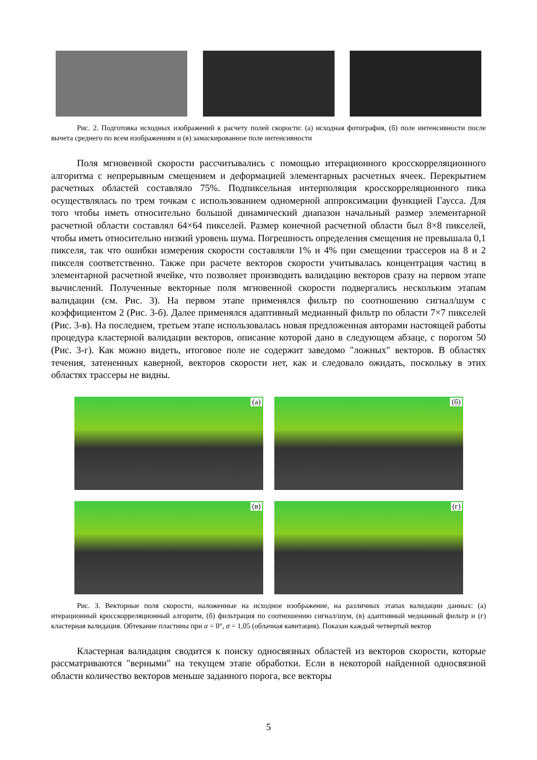Рис. 2. Подготовка исходных изображений к расчету полей скорости: (а) исходная фотография, (б) поле интенсивности после вычета среднего по всем изображениям и (в) замаскированное поле интенсивности
Поля мгновенной скорости рассчитывались с помощью итерационного кросскорреляционного алгоритма с непрерывным смещением и деформацией элементарных расчетных ячеек. Перекрытием расчетных областей составляло 75%. Подпиксельная интерполяция кросскорреляционного пика осуществлялась по трем точкам с использованием одномерной аппроксимации функцией Гаусса. Для того чтобы иметь относительно большой динамический диапазон начальный размер элементарной расчетной области составлял 64×64 пикселей. Размер конечной расчетной области был 8×8 пикселей, чтобы иметь относительно низкий уровень шума. Погрешность определения смещения не превышала 0,1 пикселя, так что ошибки измерения скорости составляли 1% и 4% при смещении трассеров на 8 и 2 пикселя соответственно. Также при расчете векторов скорости учитывалась концентрация частиц в элементарной расчетной ячейке, что позволяет производить валидацию векторов сразу на первом этапе вычислений. Полученные векторные поля мгновенной скорости подвергались нескольким этапам валидации (см. Рис. 3). На первом этапе применялся фильтр по соотношению сигнал/шум с коэффициентом 2 (Рис. 3-б). Далее применялся адаптивный медианный фильтр по области 7×7 пикселей (Рис. 3-в). На последнем, третьем этапе использовалась новая предложенная авторами настоящей работы процедура кластерной валидации векторов, описание которой дано в следующем абзаце, с порогом 50 (Рис. 3-г). Как можно видеть, итоговое поле не содержит заведомо "ложных" векторов. В областях течения, затененных каверной, векторов скорости нет, как и следовало ожидать, поскольку в этих областях трассеры не видны.
(а)
(б)
(в)
(г)
Рис. 3. Векторные поля скорости, наложенные на исходное изображение, на различных этапах валидации данных: (а) итерационный кросскорреляционный алгоритм, (б) фильтрация по соотношению сигнал/шум, (в) адаптивный медианный фильтр и (г) кластерная валидация. Обтекание пластины при α = 0°, σ = 1,05 (облачная кавитация). Показан каждый четвертый вектор
Кластерная валидация сводится к поиску односвязных областей из векторов скорости, которые рассматриваются "верными" на текущем этапе обработки. Если в некоторой найденной односвязной области количество векторов меньше заданного порога, все векторы
5